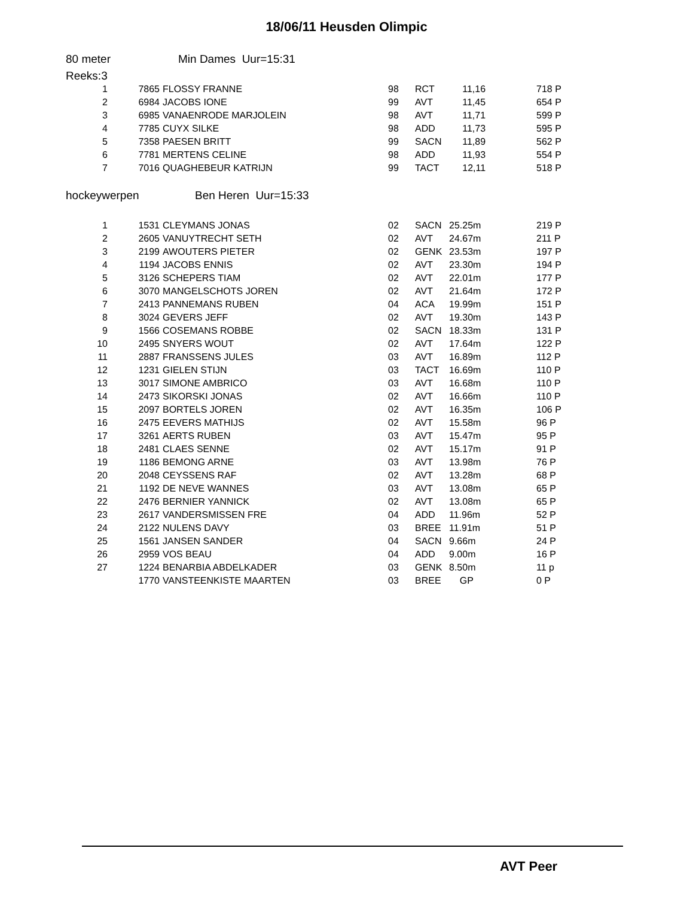18/06/11 Heusden Olimpic
80 meter Min Dames Uur=15:31
Reeks:3
| 1 | 7865 | FLOSSY FRANNE | 98 | RCT | 11,16 | 718 P |
| 2 | 6984 | JACOBS IONE | 99 | AVT | 11,45 | 654 P |
| 3 | 6985 | VANAENRODE MARJOLEIN | 98 | AVT | 11,71 | 599 P |
| 4 | 7785 | CUYX SILKE | 98 | ADD | 11,73 | 595 P |
| 5 | 7358 | PAESEN BRITT | 99 | SACN | 11,89 | 562 P |
| 6 | 7781 | MERTENS CELINE | 98 | ADD | 11,93 | 554 P |
| 7 | 7016 | QUAGHEBEUR KATRIJN | 99 | TACT | 12,11 | 518 P |
hockeywerpen Ben Heren Uur=15:33
| 1 | 1531 | CLEYMANS JONAS | 02 | SACN | 25.25m | 219 P |
| 2 | 2605 | VANUYTRECHT SETH | 02 | AVT | 24.67m | 211 P |
| 3 | 2199 | AWOUTERS PIETER | 02 | GENK | 23.53m | 197 P |
| 4 | 1194 | JACOBS ENNIS | 02 | AVT | 23.30m | 194 P |
| 5 | 3126 | SCHEPERS TIAM | 02 | AVT | 22.01m | 177 P |
| 6 | 3070 | MANGELSCHOTS JOREN | 02 | AVT | 21.64m | 172 P |
| 7 | 2413 | PANNEMANS RUBEN | 04 | ACA | 19.99m | 151 P |
| 8 | 3024 | GEVERS JEFF | 02 | AVT | 19.30m | 143 P |
| 9 | 1566 | COSEMANS ROBBE | 02 | SACN | 18.33m | 131 P |
| 10 | 2495 | SNYERS WOUT | 02 | AVT | 17.64m | 122 P |
| 11 | 2887 | FRANSSENS JULES | 03 | AVT | 16.89m | 112 P |
| 12 | 1231 | GIELEN STIJN | 03 | TACT | 16.69m | 110 P |
| 13 | 3017 | SIMONE AMBRICO | 03 | AVT | 16.68m | 110 P |
| 14 | 2473 | SIKORSKI JONAS | 02 | AVT | 16.66m | 110 P |
| 15 | 2097 | BORTELS JOREN | 02 | AVT | 16.35m | 106 P |
| 16 | 2475 | EEVERS MATHIJS | 02 | AVT | 15.58m | 96 P |
| 17 | 3261 | AERTS RUBEN | 03 | AVT | 15.47m | 95 P |
| 18 | 2481 | CLAES SENNE | 02 | AVT | 15.17m | 91 P |
| 19 | 1186 | BEMONG ARNE | 03 | AVT | 13.98m | 76 P |
| 20 | 2048 | CEYSSENS RAF | 02 | AVT | 13.28m | 68 P |
| 21 | 1192 | DE NEVE WANNES | 03 | AVT | 13.08m | 65 P |
| 22 | 2476 | BERNIER YANNICK | 02 | AVT | 13.08m | 65 P |
| 23 | 2617 | VANDERSMISSEN FRE | 04 | ADD | 11.96m | 52 P |
| 24 | 2122 | NULENS DAVY | 03 | BREE | 11.91m | 51 P |
| 25 | 1561 | JANSEN SANDER | 04 | SACN | 9.66m | 24 P |
| 26 | 2959 | VOS BEAU | 04 | ADD | 9.00m | 16 P |
| 27 | 1224 | BENARBIA ABDELKADER | 03 | GENK | 8.50m | 11 p |
| | 1770 | VANSTEENKISTE MAARTEN | 03 | BREE | GP | 0 P |
AVT Peer